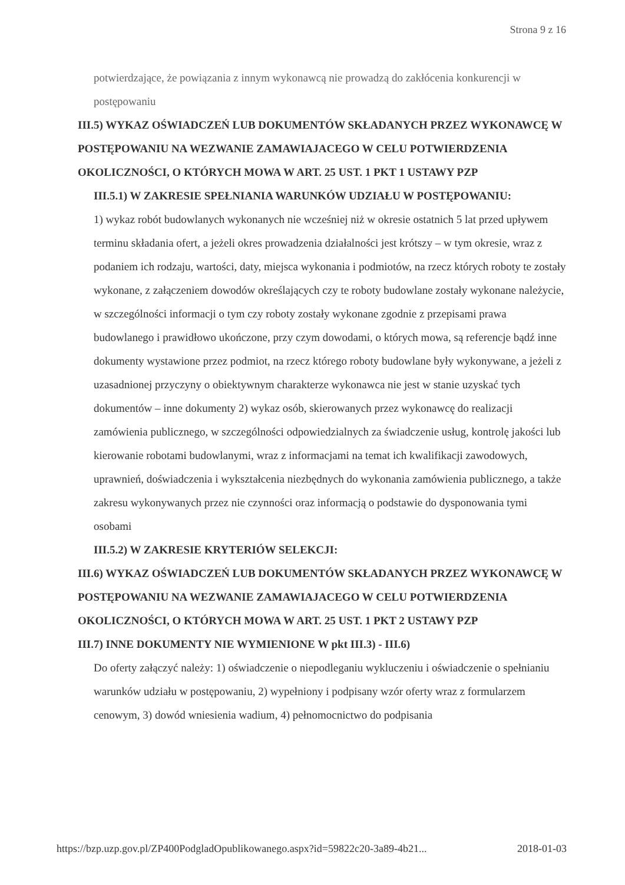Strona 9 z 16
potwierdzające, że powiązania z innym wykonawcą nie prowadzą do zakłócenia konkurencji w postępowaniu
III.5) WYKAZ OŚWIADCZEŃ LUB DOKUMENTÓW SKŁADANYCH PRZEZ WYKONAWCĘ W POSTĘPOWANIU NA WEZWANIE ZAMAWIAJACEGO W CELU POTWIERDZENIA OKOLICZNOŚCI, O KTÓRYCH MOWA W ART. 25 UST. 1 PKT 1 USTAWY PZP
III.5.1) W ZAKRESIE SPEŁNIANIA WARUNKÓW UDZIAŁU W POSTĘPOWANIU:
1) wykaz robót budowlanych wykonanych nie wcześniej niż w okresie ostatnich 5 lat przed upływem terminu składania ofert, a jeżeli okres prowadzenia działalności jest krótszy – w tym okresie, wraz z podaniem ich rodzaju, wartości, daty, miejsca wykonania i podmiotów, na rzecz których roboty te zostały wykonane, z załączeniem dowodów określających czy te roboty budowlane zostały wykonane należycie, w szczególności informacji o tym czy roboty zostały wykonane zgodnie z przepisami prawa budowlanego i prawidłowo ukończone, przy czym dowodami, o których mowa, są referencje bądź inne dokumenty wystawione przez podmiot, na rzecz którego roboty budowlane były wykonywane, a jeżeli z uzasadnionej przyczyny o obiektywnym charakterze wykonawca nie jest w stanie uzyskać tych dokumentów – inne dokumenty 2) wykaz osób, skierowanych przez wykonawcę do realizacji zamówienia publicznego, w szczególności odpowiedzialnych za świadczenie usług, kontrolę jakości lub kierowanie robotami budowlanymi, wraz z informacjami na temat ich kwalifikacji zawodowych, uprawnień, doświadczenia i wykształcenia niezbędnych do wykonania zamówienia publicznego, a także zakresu wykonywanych przez nie czynności oraz informacją o podstawie do dysponowania tymi osobami
III.5.2) W ZAKRESIE KRYTERIÓW SELEKCJI:
III.6) WYKAZ OŚWIADCZEŃ LUB DOKUMENTÓW SKŁADANYCH PRZEZ WYKONAWCĘ W POSTĘPOWANIU NA WEZWANIE ZAMAWIAJACEGO W CELU POTWIERDZENIA OKOLICZNOŚCI, O KTÓRYCH MOWA W ART. 25 UST. 1 PKT 2 USTAWY PZP
III.7) INNE DOKUMENTY NIE WYMIENIONE W pkt III.3) - III.6)
Do oferty załączyć należy: 1) oświadczenie o niepodleganiu wykluczeniu i oświadczenie o spełnianiu warunków udziału w postępowaniu, 2) wypełniony i podpisany wzór oferty wraz z formularzem cenowym, 3) dowód wniesienia wadium, 4) pełnomocnictwo do podpisania
https://bzp.uzp.gov.pl/ZP400PodgladOpublikowanego.aspx?id=59822c20-3a89-4b21... 2018-01-03